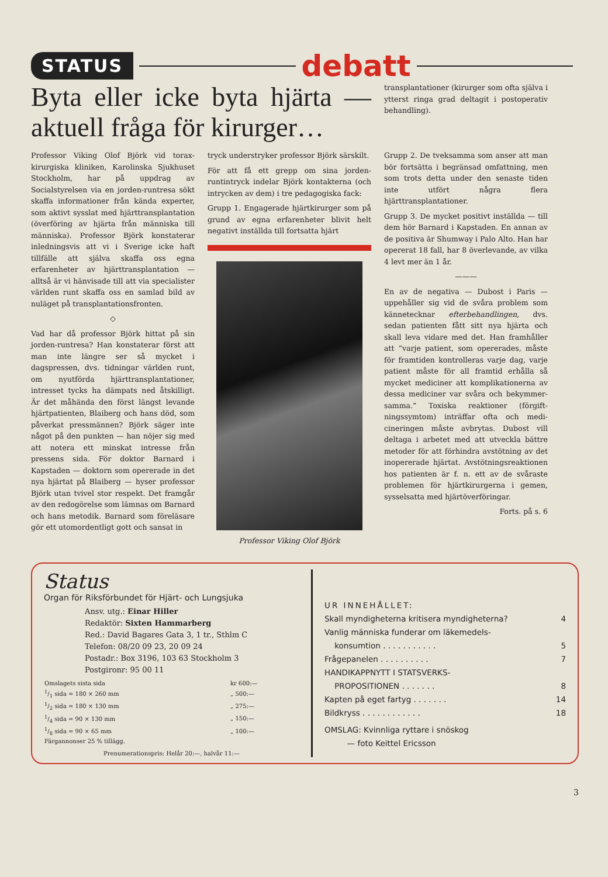STATUS debatt
Byta eller icke byta hjärta — aktuell fråga för kirurger…
transplantationer (kirurger som ofta själva i ytterst ringa grad deltagit i postoperativ behandling).
Professor Viking Olof Björk vid torax­kirurgiska kliniken, Karolinska Sjukhuset Stockholm, har på uppdrag av Socialstyrelsen via en jorden-runtresa sökt skaffa informationer från kända experter, som aktivt sysslat med hjärt­transplantation (överföring av hjärta från människa till människa). Profes­sor Björk konstaterar inledningsvis att vi i Sverige icke haft tillfälle att själva skaffa oss egna erfarenheter av hjärt­transplantation — alltså är vi hän­visade till att via specialister världen runt skaffa oss en samlad bild av nu­läget på transplantationsfronten.
◇
Vad har då professor Björk hittat på sin jorden-runtresa? Han konstaterar först att man inte längre ser så myc­ket i dagspressen, dvs. tidningar värl­den runt, om nyutförda hjärttrans­plantationer, intresset tycks ha däm­pats ned åtskilligt. Är det måhända den först längst levande hjärtpatien­ten, Blaiberg och hans död, som på­verkat pressmännen? Björk säger inte något på den punkten — han nöjer sig med att notera ett minskat intresse från pressens sida. För doktor Barnard i Kapstaden — doktorn som opererade in det nya hjärtat på Blaiberg — hy­ser professor Björk utan tvivel stor respekt. Det framgår av den redogö­relse som lämnas om Barnard och hans metodik. Barnard som föreläsare gör ett utomordentligt gott och sansat in­
tryck understryker professor Björk särskilt.
För att få ett grepp om sina jorden­runtintryck indelar Björk kontakterna (och intrycken av dem) i tre pedago­giska fack:
Grupp 1. Engagerade hjärtkirurger som på grund av egna erfarenheter blivit helt negativt inställda till fortsatta hjärt­
Professor Viking Olof Björk
Grupp 2. De tveksamma som anser att man bör fortsätta i begränsad omfattning, men som trots detta under den senaste tiden inte utfört några flera hjärttransplantationer.
Grupp 3. De mycket positivt inställda — till dem hör Barnard i Kapstaden. En annan av de positiva är Shumway i Palo Alto. Han har opererat 18 fall, har 8 överlevande, av vilka 4 levt mer än 1 år.
———
En av de negativa — Dubost i Paris — uppehåller sig vid de svåra problem som kännetecknar efterbehandlingen, dvs. sedan patienten fått sitt nya hjärta och skall leva vidare med det. Han framhåller att ”varje patient, som ope­rerades, måste för framtiden kontrol­leras varje dag, varje patient måste för all framtid erhålla så mycket me­diciner att komplikationerna av dessa mediciner var svåra och bekymmer­samma.” Toxiska reaktioner (förgift­ningssymtom) inträffar ofta och medi­cineringen måste avbrytas. Dubost vill deltaga i arbetet med att utveckla bätt­re metoder för att förhindra avstöt­ning av det inopererade hjärtat. Av­stötningsreaktionen hos patienten är f. n. ett av de svåraste problemen för hjärtkirurgerna i gemen, sysselsatta med hjärtöverföringar.
Forts. på s. 6
Status
Organ för Riksförbundet för Hjärt- och Lungsjuka
Ansv. utg.: Einar Hiller
Redaktör: Sixten Hammarberg
Red.: David Bagares Gata 3, 1 tr., Sthlm C
Telefon: 08/20 09 23, 20 09 24
Postadr.: Box 3196, 103 63 Stockholm 3
Postgironr: 95 00 11
| Omslagets sista sida | kr 600:— |
| 1/1 sida = 180 × 260 mm | „ 500:— |
| 1/2 sida = 180 × 130 mm | „ 275:— |
| 1/4 sida = 90 × 130 mm | „ 150:— |
| 1/8 sida = 90 × 65 mm | „ 100:— |
| Färgannonser 25 % tillägg. | |
Prenumerationspris: Helår 20:—, halvår 11:—
UR INNEHÅLLET:
| Skall myndigheterna kritisera myndigheterna? | 4 |
| Vanlig människa funderar om läkemedels- konsumtion . . . . . . . . . . . | 5 |
| Frågepanelen . . . . . . . . . . | 7 |
| HANDIKAPPNYTT I STATSVERKS- PROPOSITIONEN . . . . . . . | 8 |
| Kapten på eget fartyg . . . . . . . | 14 |
| Bildkryss . . . . . . . . . . . . | 18 |
OMSLAG: Kvinnliga ryttare i snöskog
— foto Keittel Ericsson
3